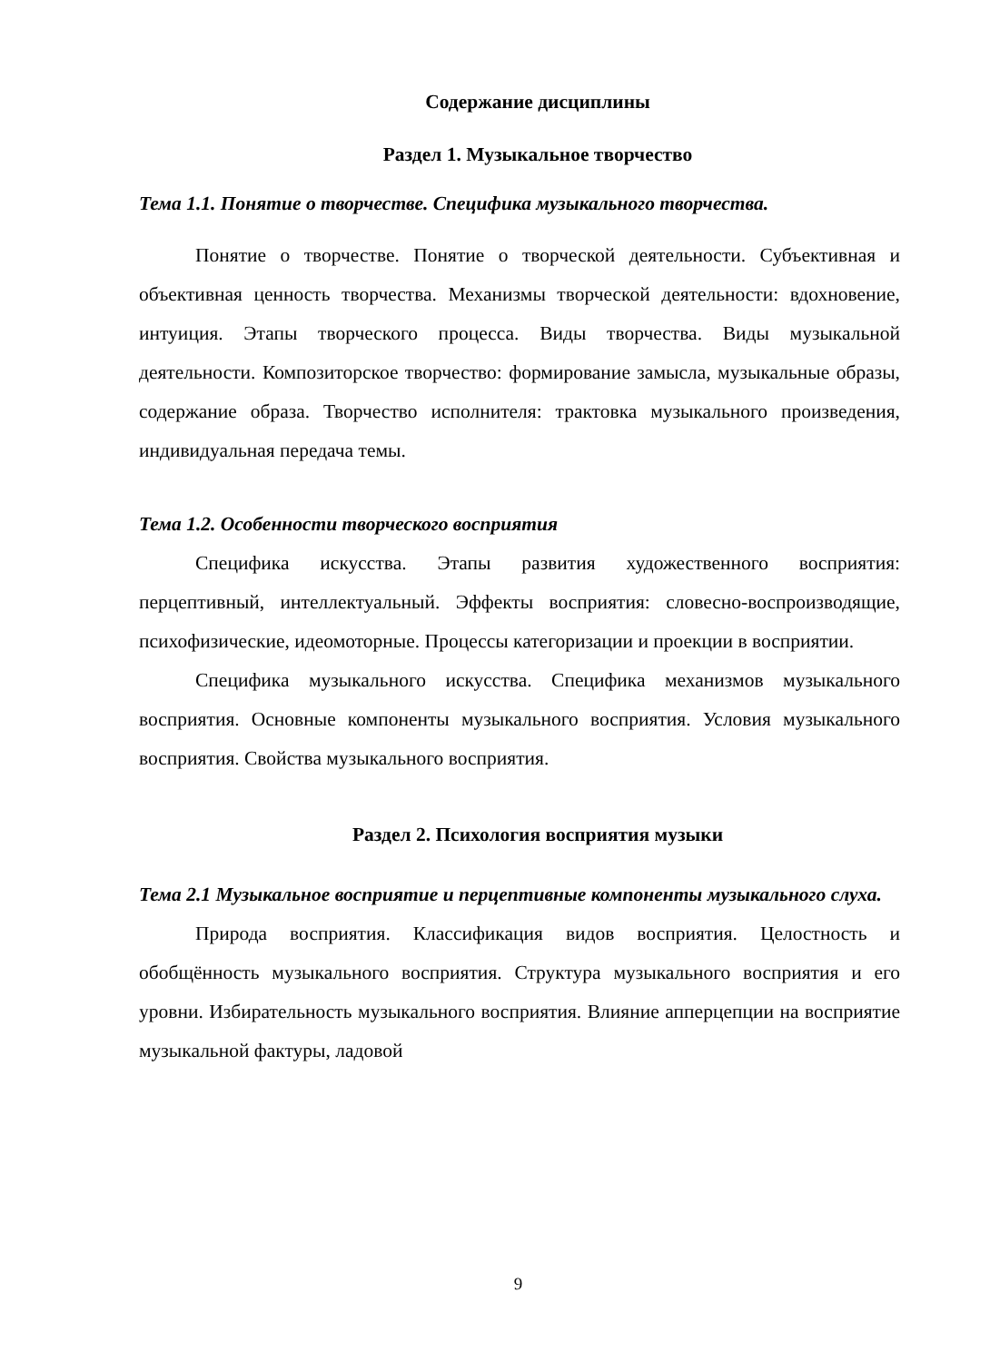Содержание дисциплины
Раздел 1. Музыкальное творчество
Тема 1.1. Понятие о творчестве. Специфика музыкального творчества.
Понятие о творчестве. Понятие о творческой деятельности. Субъективная и объективная ценность творчества. Механизмы творческой деятельности: вдохновение, интуиция. Этапы творческого процесса. Виды творчества. Виды музыкальной деятельности. Композиторское творчество: формирование замысла, музыкальные образы, содержание образа. Творчество исполнителя: трактовка музыкального произведения, индивидуальная передача темы.
Тема 1.2. Особенности творческого восприятия
Специфика искусства. Этапы развития художественного восприятия: перцептивный, интеллектуальный. Эффекты восприятия: словесно-воспроизводящие, психофизические, идеомоторные. Процессы категоризации и проекции в восприятии.
Специфика музыкального искусства. Специфика механизмов музыкального восприятия. Основные компоненты музыкального восприятия. Условия музыкального восприятия. Свойства музыкального восприятия.
Раздел 2. Психология восприятия музыки
Тема 2.1 Музыкальное восприятие и перцептивные компоненты музыкального слуха.
Природа восприятия. Классификация видов восприятия. Целостность и обобщённость музыкального восприятия. Структура музыкального восприятия и его уровни. Избирательность музыкального восприятия. Влияние апперцепции на восприятие музыкальной фактуры, ладовой
9